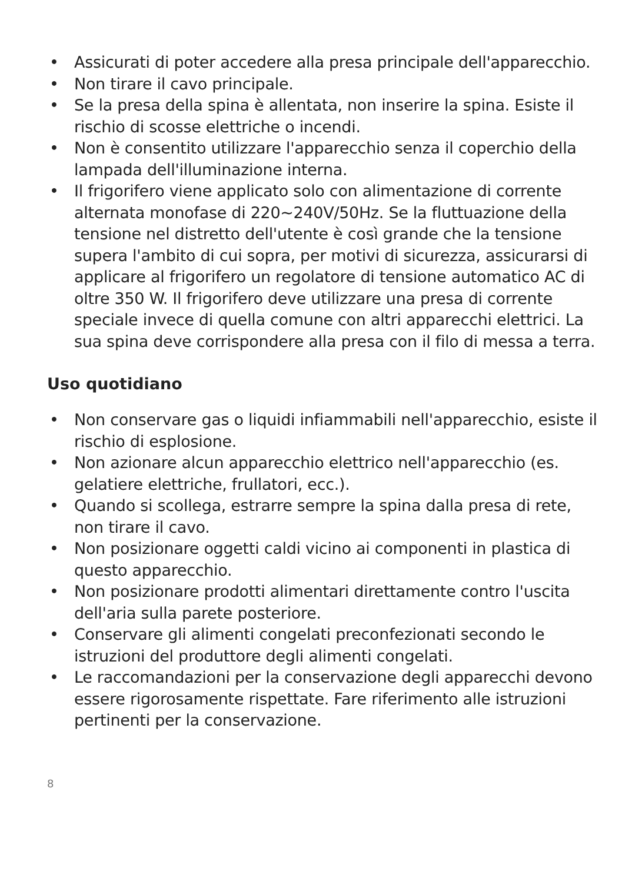• Assicurati di poter accedere alla presa principale dell'apparecchio.
• Non tirare il cavo principale.
• Se la presa della spina è allentata, non inserire la spina. Esiste il rischio di scosse elettriche o incendi.
• Non è consentito utilizzare l'apparecchio senza il coperchio della lampada dell'illuminazione interna.
• Il frigorifero viene applicato solo con alimentazione di corrente alternata monofase di 220~240V/50Hz. Se la fluttuazione della tensione nel distretto dell'utente è così grande che la tensione supera l'ambito di cui sopra, per motivi di sicurezza, assicurarsi di applicare al frigorifero un regolatore di tensione automatico AC di oltre 350 W. Il frigorifero deve utilizzare una presa di corrente speciale invece di quella comune con altri apparecchi elettrici. La sua spina deve corrispondere alla presa con il filo di messa a terra.
Uso quotidiano
• Non conservare gas o liquidi infiammabili nell'apparecchio, esiste il rischio di esplosione.
• Non azionare alcun apparecchio elettrico nell'apparecchio (es. gelatiere elettriche, frullatori, ecc.).
• Quando si scollega, estrarre sempre la spina dalla presa di rete, non tirare il cavo.
• Non posizionare oggetti caldi vicino ai componenti in plastica di questo apparecchio.
• Non posizionare prodotti alimentari direttamente contro l'uscita dell'aria sulla parete posteriore.
• Conservare gli alimenti congelati preconfezionati secondo le istruzioni del produttore degli alimenti congelati.
• Le raccomandazioni per la conservazione degli apparecchi devono essere rigorosamente rispettate. Fare riferimento alle istruzioni pertinenti per la conservazione.
8